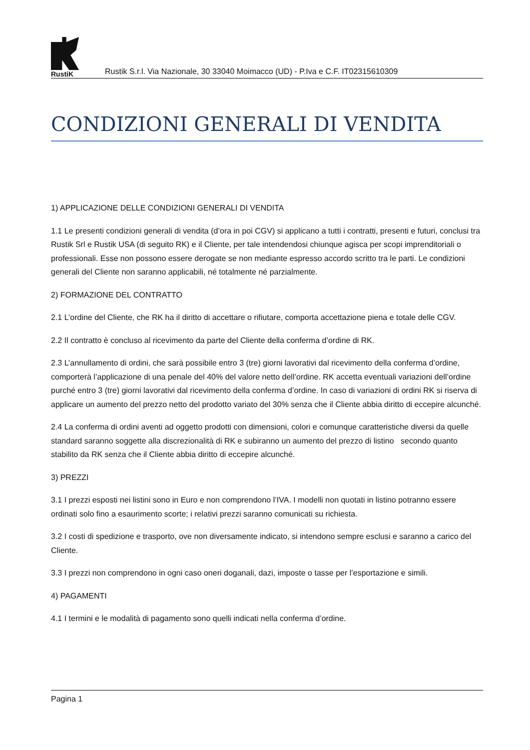RustiK
Rustik S.r.l. Via Nazionale, 30 33040 Moimacco (UD) - P.Iva e C.F. IT02315610309
CONDIZIONI GENERALI DI VENDITA
1) APPLICAZIONE DELLE CONDIZIONI GENERALI DI VENDITA
1.1 Le presenti condizioni generali di vendita (d’ora in poi CGV) si applicano a tutti i contratti, presenti e futuri, conclusi tra Rustik Srl e Rustik USA (di seguito RK) e il Cliente, per tale intendendosi chiunque agisca per scopi imprenditoriali o professionali. Esse non possono essere derogate se non mediante espresso accordo scritto tra le parti. Le condizioni generali del Cliente non saranno applicabili, né totalmente né parzialmente.
2) FORMAZIONE DEL CONTRATTO
2.1 L’ordine del Cliente, che RK ha il diritto di accettare o rifiutare, comporta accettazione piena e totale delle CGV.
2.2 Il contratto è concluso al ricevimento da parte del Cliente della conferma d’ordine di RK.
2.3 L’annullamento di ordini, che sarà possibile entro 3 (tre) giorni lavorativi dal ricevimento della conferma d’ordine, comporterà l’applicazione di una penale del 40% del valore netto dell’ordine. RK accetta eventuali variazioni dell’ordine purché entro 3 (tre) giorni lavorativi dal ricevimento della conferma d’ordine. In caso di variazioni di ordini RK si riserva di applicare un aumento del prezzo netto del prodotto variato del 30% senza che il Cliente abbia diritto di eccepire alcunché.
2.4 La conferma di ordini aventi ad oggetto prodotti con dimensioni, colori e comunque caratteristiche diversi da quelle standard saranno soggette alla discrezionalità di RK e subiranno un aumento del prezzo di listino secondo quanto stabilito da RK senza che il Cliente abbia diritto di eccepire alcunché.
3) PREZZI
3.1 I prezzi esposti nei listini sono in Euro e non comprendono l’IVA. I modelli non quotati in listino potranno essere ordinati solo fino a esaurimento scorte; i relativi prezzi saranno comunicati su richiesta.
3.2 I costi di spedizione e trasporto, ove non diversamente indicato, si intendono sempre esclusi e saranno a carico del Cliente.
3.3 I prezzi non comprendono in ogni caso oneri doganali, dazi, imposte o tasse per l’esportazione e simili.
4) PAGAMENTI
4.1 I termini e le modalità di pagamento sono quelli indicati nella conferma d’ordine.
Pagina 1